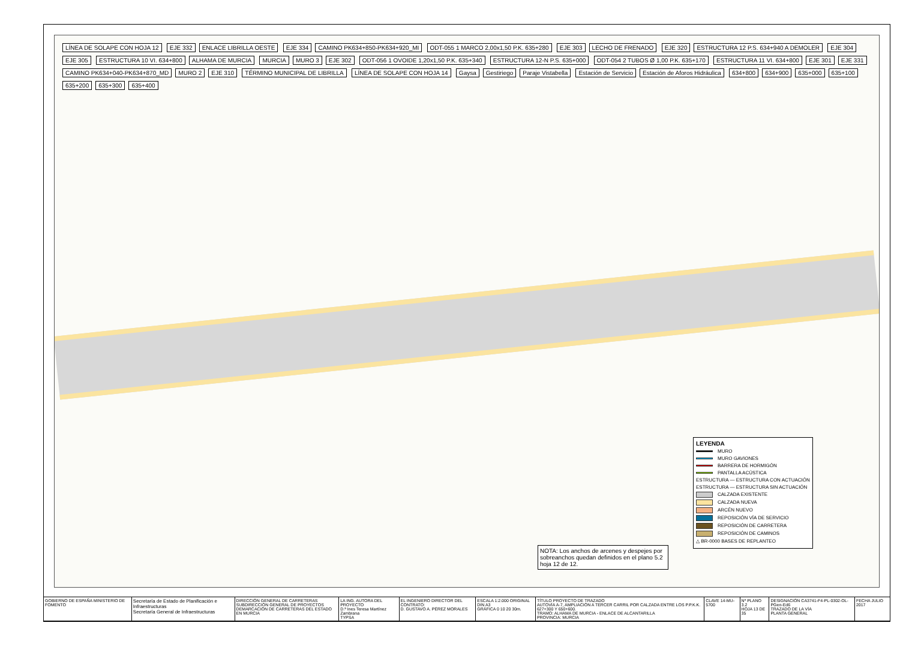LÍNEA DE SOLAPE CON HOJA 12 EJE 332 ENLACE LIBRILLA OESTE EJE 334 CAMINO PK634+850-PK634+920_MI ODT-055 1 MARCO 2,00x1,50 P.K. 635+280 EJE 303 LECHO DE FRENADO EJE 320 ESTRUCTURA 12 P.S. 634+940 A DEMOLER EJE 304 EJE 305 ESTRUCTURA 10 VI. 634+800 ALHAMA DE MURCIA MURCIA MURO 3 EJE 302 ODT-056 1 OVOIDE 1,20x1,50 P.K. 635+340 ESTRUCTURA 12-N P.S. 635+000 ODT-054 2 TUBOS Ø 1,00 P.K. 635+170 ESTRUCTURA 11 VI. 634+800 EJE 301 EJE 331 CAMINO PK634+040-PK634+870_MD MURO 2 EJE 310 TÉRMINO MUNICIPAL DE LIBRILLA LÍNEA DE SOLAPE CON HOJA 14 Gaysa Gestiriego Paraje Vistabella Estación de Servicio Estación de Aforos Hidráulica 634+800 634+900 635+000 635+100 635+200 635+300 635+400
LEYENDA
MURO
MURO GAVIONES
BARRERA DE HORMIGÓN
PANTALLA ACÚSTICA
ESTRUCTURA — ESTRUCTURA CON ACTUACIÓN
ESTRUCTURA — ESTRUCTURA SIN ACTUACIÓN
CALZADA EXISTENTE
CALZADA NUEVA
ARCÉN NUEVO
REPOSICIÓN VÍA DE SERVICIO
REPOSICIÓN DE CARRETERA
REPOSICIÓN DE CAMINOS
△ BR-0000 BASES DE REPLANTEO
NOTA: Los anchos de arcenes y despejes por sobreanchos quedan definidos en el plano 5.2 hoja 12 de 12.
| GOBIERNO DE ESPAÑA MINISTERIO DE FOMENTO | Secretaría de Estado de Planificación e Infraestructuras Secretaría General de Infraestructuras | DIRECCIÓN GENERAL DE CARRETERAS SUBDIRECCIÓN GENERAL DE PROYECTOS DEMARCACIÓN DE CARRETERAS DEL ESTADO EN MURCIA | LA ING. AUTORA DEL PROYECTO D.ª Ines Teresa Martínez Zambrana TYPSA | EL INGENIERO DIRECTOR DEL CONTRATO: D. GUSTAVO A. PÉREZ MORALES | ESCALA 1:2.000 ORIGINAL DIN A3 GRÁFICA 0 10 20 30m. | TÍTULO PROYECTO DE TRAZADO AUTOVÍA A-7, AMPLIACIÓN A TERCER CARRIL POR CALZADA ENTRE LOS P.P.K.K. 627+300 Y 650+600. TRAMO: ALHAMA DE MURCIA - ENLACE DE ALCANTARILLA PROVINCIA: MURCIA | CLAVE 14-MU-5700 | Nº PLANO 3.2 HOJA 13 DE 35 | DESIGNACIÓN CA3741-F4-PL-0302-OL-PGen-Ed6 TRAZADO DE LA VÍA PLANTA GENERAL | FECHA JULIO 2017 |